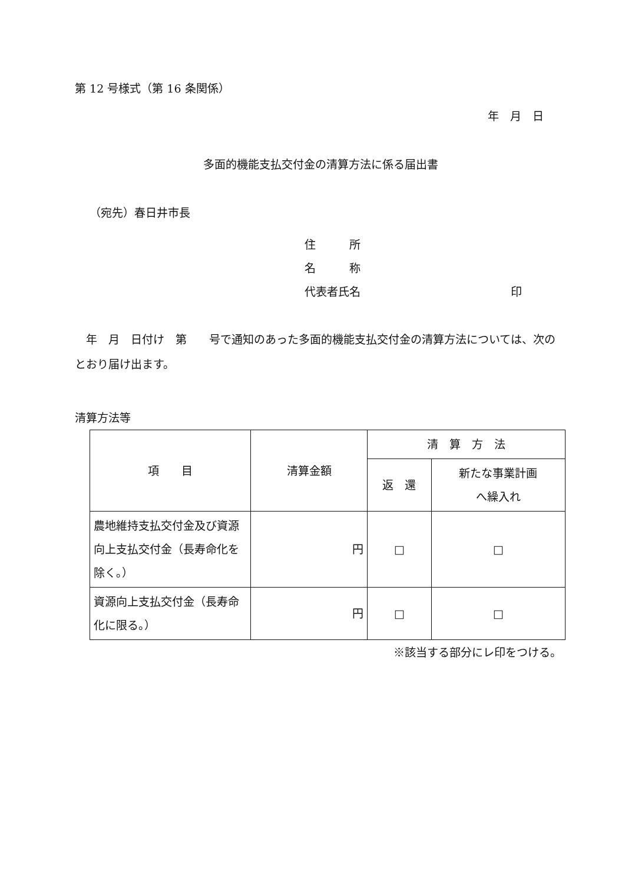第 12 号様式（第 16 条関係）
年　月　日
多面的機能支払交付金の清算方法に係る届出書
（宛先）春日井市長
住　　　所
名　　　称
代表者氏名 印
　年　月　日付け　第　　号で通知のあった多面的機能支払交付金の清算方法については、次のとおり届け出ます。
清算方法等
| 項 目 | 清算金額 | 清 算 方 法 | |
| --- | --- | --- | --- |
| | | 返 還 | 新たな事業計画 へ繰入れ |
| 農地維持支払交付金及び資源向上支払交付金（長寿命化を除く。） | 円 | □ | □ |
| 資源向上支払交付金（長寿命化に限る。） | 円 | □ | □ |
※該当する部分にレ印をつける。